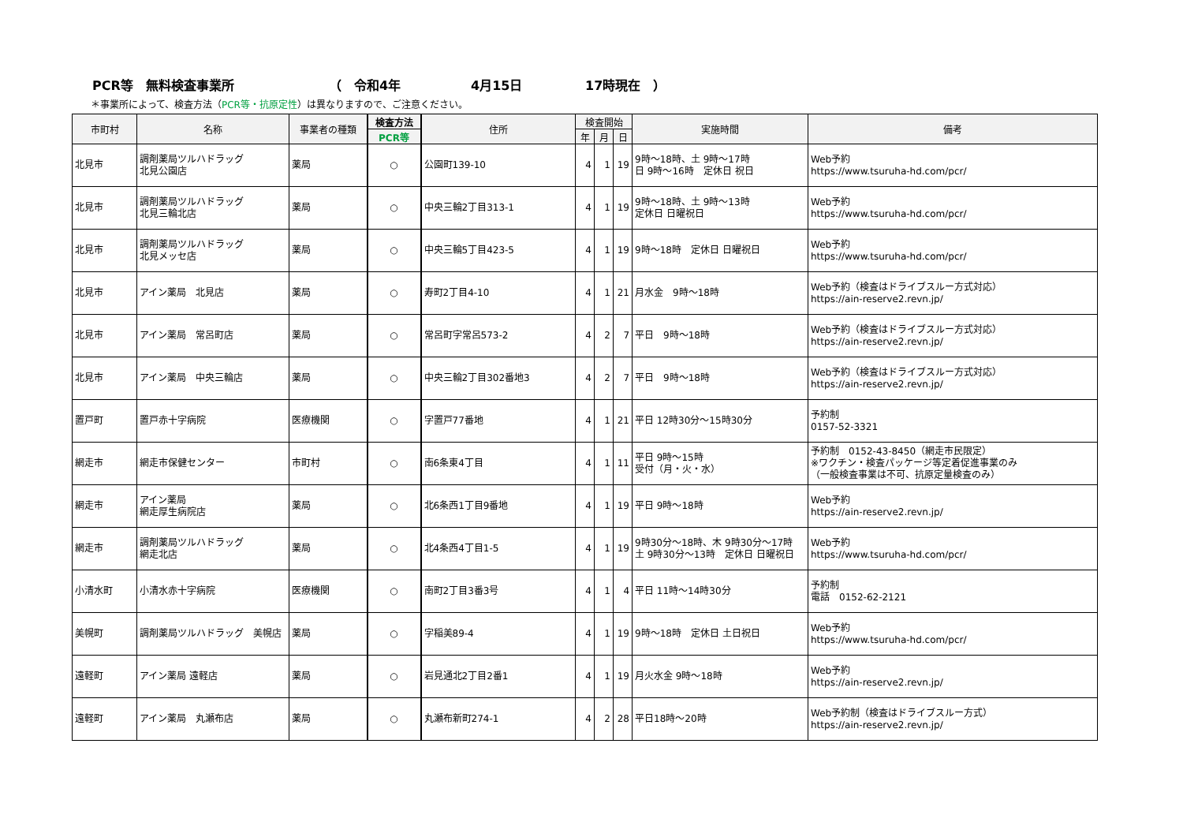PCR等　無料検査事業所 （　令和4年 4月15日 17時現在　）
＊事業所によって、検査方法（PCR等・抗原定性）は異なりますので、ご注意ください。
| 市町村 | 名称 | 事業者の種類 | 検査方法 | 住所 | 検査開始 | | | 実施時間 | 備考 |
| --- | --- | --- | --- | --- | --- | --- | --- | --- | --- |
| | | | PCR等 | | 年 | 月 | 日 | | |
| 北見市 | 調剤薬局ツルハドラッグ 北見公園店 | 薬局 | ○ | 公園町139-10 | 4 | 1 | 19 | 9時～18時、土 9時～17時 日 9時～16時 定休日 祝日 | Web予約 https://www.tsuruha-hd.com/pcr/ |
| 北見市 | 調剤薬局ツルハドラッグ 北見三輪北店 | 薬局 | ○ | 中央三輪2丁目313-1 | 4 | 1 | 19 | 9時～18時、土 9時～13時 定休日 日曜祝日 | Web予約 https://www.tsuruha-hd.com/pcr/ |
| 北見市 | 調剤薬局ツルハドラッグ 北見メッセ店 | 薬局 | ○ | 中央三輪5丁目423-5 | 4 | 1 | 19 | 9時～18時 定休日 日曜祝日 | Web予約 https://www.tsuruha-hd.com/pcr/ |
| 北見市 | アイン薬局 北見店 | 薬局 | ○ | 寿町2丁目4-10 | 4 | 1 | 21 | 月水金 9時～18時 | Web予約（検査はドライブスルー方式対応） https://ain-reserve2.revn.jp/ |
| 北見市 | アイン薬局 常呂町店 | 薬局 | ○ | 常呂町字常呂573-2 | 4 | 2 | 7 | 平日 9時～18時 | Web予約（検査はドライブスルー方式対応） https://ain-reserve2.revn.jp/ |
| 北見市 | アイン薬局 中央三輪店 | 薬局 | ○ | 中央三輪2丁目302番地3 | 4 | 2 | 7 | 平日 9時～18時 | Web予約（検査はドライブスルー方式対応） https://ain-reserve2.revn.jp/ |
| 置戸町 | 置戸赤十字病院 | 医療機関 | ○ | 字置戸77番地 | 4 | 1 | 21 | 平日 12時30分～15時30分 | 予約制 0157-52-3321 |
| 網走市 | 網走市保健センター | 市町村 | ○ | 南6条東4丁目 | 4 | 1 | 11 | 平日 9時～15時 受付（月・火・水） | 予約制 0152-43-8450（網走市民限定） ※ワクチン・検査パッケージ等定着促進事業のみ （一般検査事業は不可、抗原定量検査のみ） |
| 網走市 | アイン薬局 網走厚生病院店 | 薬局 | ○ | 北6条西1丁目9番地 | 4 | 1 | 19 | 平日 9時～18時 | Web予約 https://ain-reserve2.revn.jp/ |
| 網走市 | 調剤薬局ツルハドラッグ 網走北店 | 薬局 | ○ | 北4条西4丁目1-5 | 4 | 1 | 19 | 9時30分～18時、木 9時30分～17時 土 9時30分～13時 定休日 日曜祝日 | Web予約 https://www.tsuruha-hd.com/pcr/ |
| 小清水町 | 小清水赤十字病院 | 医療機関 | ○ | 南町2丁目3番3号 | 4 | 1 | 4 | 平日 11時～14時30分 | 予約制 電話 0152-62-2121 |
| 美幌町 | 調剤薬局ツルハドラッグ 美幌店 | 薬局 | ○ | 字稲美89-4 | 4 | 1 | 19 | 9時～18時 定休日 土日祝日 | Web予約 https://www.tsuruha-hd.com/pcr/ |
| 遠軽町 | アイン薬局 遠軽店 | 薬局 | ○ | 岩見通北2丁目2番1 | 4 | 1 | 19 | 月火水金 9時～18時 | Web予約 https://ain-reserve2.revn.jp/ |
| 遠軽町 | アイン薬局 丸瀬布店 | 薬局 | ○ | 丸瀬布新町274-1 | 4 | 2 | 28 | 平日18時～20時 | Web予約制（検査はドライブスルー方式） https://ain-reserve2.revn.jp/ |